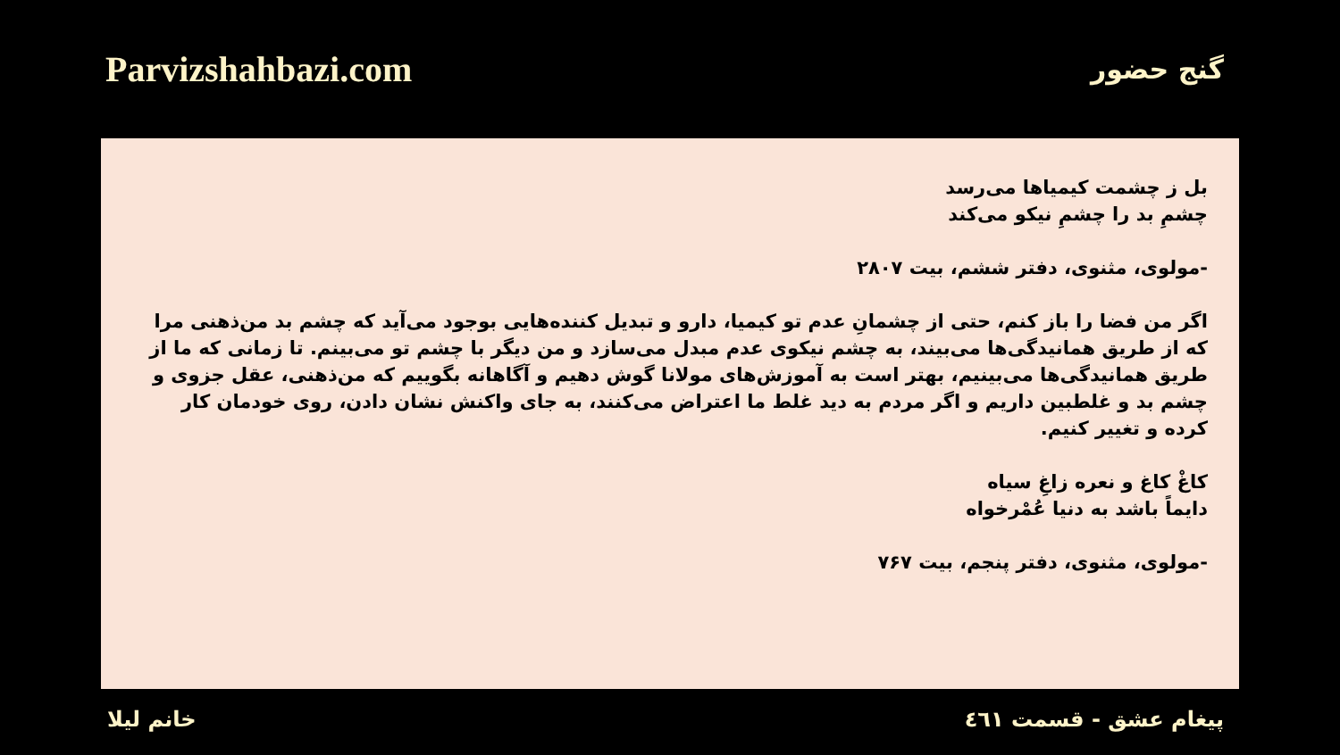Parvizshahbazi.com
گنج حضور
بل ز چشمت کیمیاها می‌رسد
چشمِ بد را چشمِ نیکو می‌کند
-مولوی، مثنوی، دفتر ششم، بیت ۲۸۰۷
اگر من فضا را باز کنم، حتی از چشمانِ عدم تو کیمیا، دارو و تبدیل کننده‌هایی بوجود می‌آید که چشم بد من‌ذهنی مرا که از طریق همانیدگی‌ها می‌بیند، به چشم نیکوی عدم مبدل می‌سازد و من دیگر با چشم تو می‌بینم. تا زمانی که ما از طریق همانیدگی‌ها می‌بینیم، بهتر است به آموزش‌های مولانا گوش دهیم و آگاهانه بگوییم که من‌ذهنی، عقل جزوی و چشم بد و غلطبین داریم و اگر مردم به دید غلط ما اعتراض می‌کنند، به جای واکنش نشان دادن، روی خودمان کار کرده و تغییر کنیم.
کاغْ کاغ و نعره زاغِ سیاه
دایماً باشد به دنیا عُمْرخواه
-مولوی، مثنوی، دفتر پنجم، بیت ۷۶۷
پیغام عشق - قسمت ٤٦١ خانم لیلا